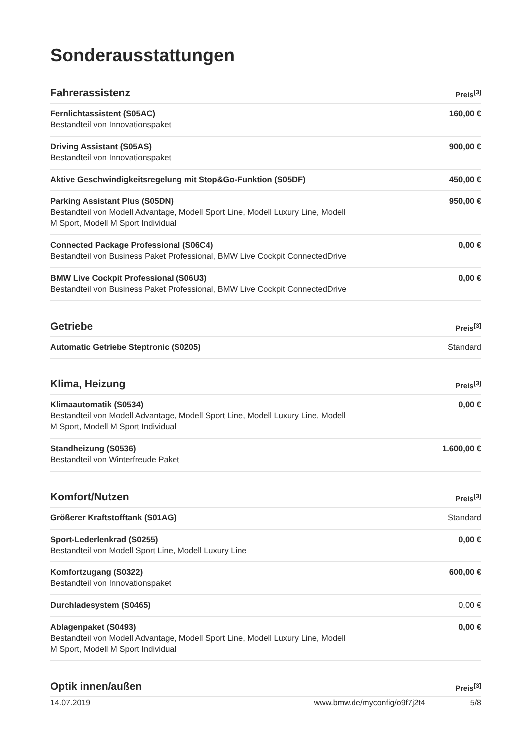Sonderausstattungen
| Fahrerassistenz | Preis<sup>[3]</sup> |
| --- | --- |
| Fernlichtassistent (S05AC) Bestandteil von Innovationspaket | 160,00 € |
| Driving Assistant (S05AS) Bestandteil von Innovationspaket | 900,00 € |
| Aktive Geschwindigkeitsregelung mit Stop&Go-Funktion (S05DF) | 450,00 € |
| Parking Assistant Plus (S05DN) Bestandteil von Modell Advantage, Modell Sport Line, Modell Luxury Line, Modell M Sport, Modell M Sport Individual | 950,00 € |
| Connected Package Professional (S06C4) Bestandteil von Business Paket Professional, BMW Live Cockpit ConnectedDrive | 0,00 € |
| BMW Live Cockpit Professional (S06U3) Bestandteil von Business Paket Professional, BMW Live Cockpit ConnectedDrive | 0,00 € |
| Getriebe | Preis<sup>[3]</sup> |
| --- | --- |
| Automatic Getriebe Steptronic (S0205) | Standard |
| Klima, Heizung | Preis<sup>[3]</sup> |
| --- | --- |
| Klimaautomatik (S0534) Bestandteil von Modell Advantage, Modell Sport Line, Modell Luxury Line, Modell M Sport, Modell M Sport Individual | 0,00 € |
| Standheizung (S0536) Bestandteil von Winterfreude Paket | 1.600,00 € |
| Komfort/Nutzen | Preis<sup>[3]</sup> |
| --- | --- |
| Größerer Kraftstofftank (S01AG) | Standard |
| Sport-Lederlenkrad (S0255) Bestandteil von Modell Sport Line, Modell Luxury Line | 0,00 € |
| Komfortzugang (S0322) Bestandteil von Innovationspaket | 600,00 € |
| Durchladesystem (S0465) | 0,00 € |
| Ablagenpaket (S0493) Bestandteil von Modell Advantage, Modell Sport Line, Modell Luxury Line, Modell M Sport, Modell M Sport Individual | 0,00 € |
| Optik innen/außen | Preis<sup>[3]</sup> |
| --- | --- |
14.07.2019 www.bmw.de/myconfig/o9f7j2t4 5/8